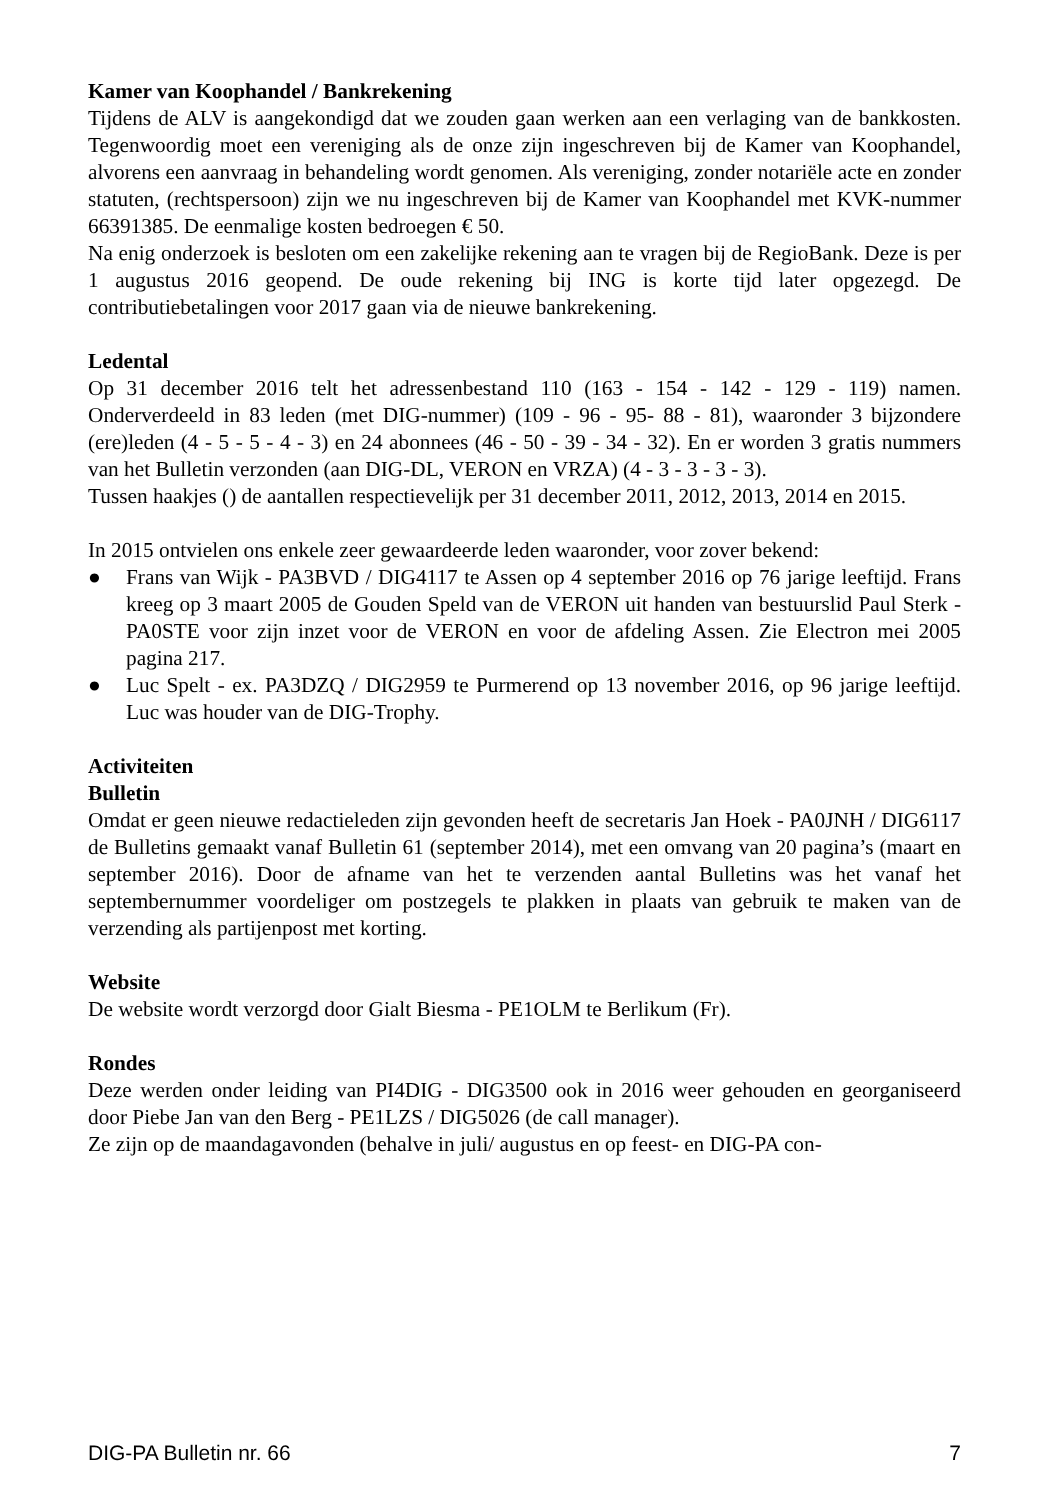Kamer van Koophandel / Bankrekening
Tijdens de ALV is aangekondigd dat we zouden gaan werken aan een verlaging van de bankkosten. Tegenwoordig moet een vereniging als de onze zijn ingeschreven bij de Kamer van Koophandel, alvorens een aanvraag in behandeling wordt genomen. Als vereniging, zonder notariële acte en zonder statuten, (rechtspersoon) zijn we nu ingeschreven bij de Kamer van Koophandel met KVK-nummer 66391385. De eenmalige kosten bedroegen € 50.
Na enig onderzoek is besloten om een zakelijke rekening aan te vragen bij de RegioBank. Deze is per 1 augustus 2016 geopend. De oude rekening bij ING is korte tijd later opgezegd. De contributiebetalingen voor 2017 gaan via de nieuwe bankrekening.
Ledental
Op 31 december 2016 telt het adressenbestand 110 (163 - 154 - 142 - 129 - 119) namen. Onderverdeeld in 83 leden (met DIG-nummer) (109 - 96 - 95- 88 - 81), waaronder 3 bijzondere (ere)leden (4 - 5 - 5 - 4 - 3) en 24 abonnees (46 - 50 - 39 - 34 - 32). En er worden 3 gratis nummers van het Bulletin verzonden (aan DIG-DL, VERON en VRZA) (4 - 3 - 3 - 3 - 3).
Tussen haakjes () de aantallen respectievelijk per 31 december 2011, 2012, 2013, 2014 en 2015.
In 2015 ontvielen ons enkele zeer gewaardeerde leden waaronder, voor zover bekend:
● Frans van Wijk - PA3BVD / DIG4117 te Assen op 4 september 2016 op 76 jarige leeftijd. Frans kreeg op 3 maart 2005 de Gouden Speld van de VERON uit handen van bestuurslid Paul Sterk - PA0STE voor zijn inzet voor de VERON en voor de afdeling Assen. Zie Electron mei 2005 pagina 217.
● Luc Spelt - ex. PA3DZQ / DIG2959 te Purmerend op 13 november 2016, op 96 jarige leeftijd. Luc was houder van de DIG-Trophy.
Activiteiten
Bulletin
Omdat er geen nieuwe redactieleden zijn gevonden heeft de secretaris Jan Hoek - PA0JNH / DIG6117 de Bulletins gemaakt vanaf Bulletin 61 (september 2014), met een omvang van 20 pagina’s (maart en september 2016). Door de afname van het te verzenden aantal Bulletins was het vanaf het septembernummer voordeliger om postzegels te plakken in plaats van gebruik te maken van de verzending als partijenpost met korting.
Website
De website wordt verzorgd door Gialt Biesma - PE1OLM te Berlikum (Fr).
Rondes
Deze werden onder leiding van PI4DIG - DIG3500 ook in 2016 weer gehouden en georganiseerd door Piebe Jan van den Berg - PE1LZS / DIG5026 (de call manager).
Ze zijn op de maandagavonden (behalve in juli/ augustus en op feest- en DIG-PA con-
DIG-PA Bulletin nr. 66 7